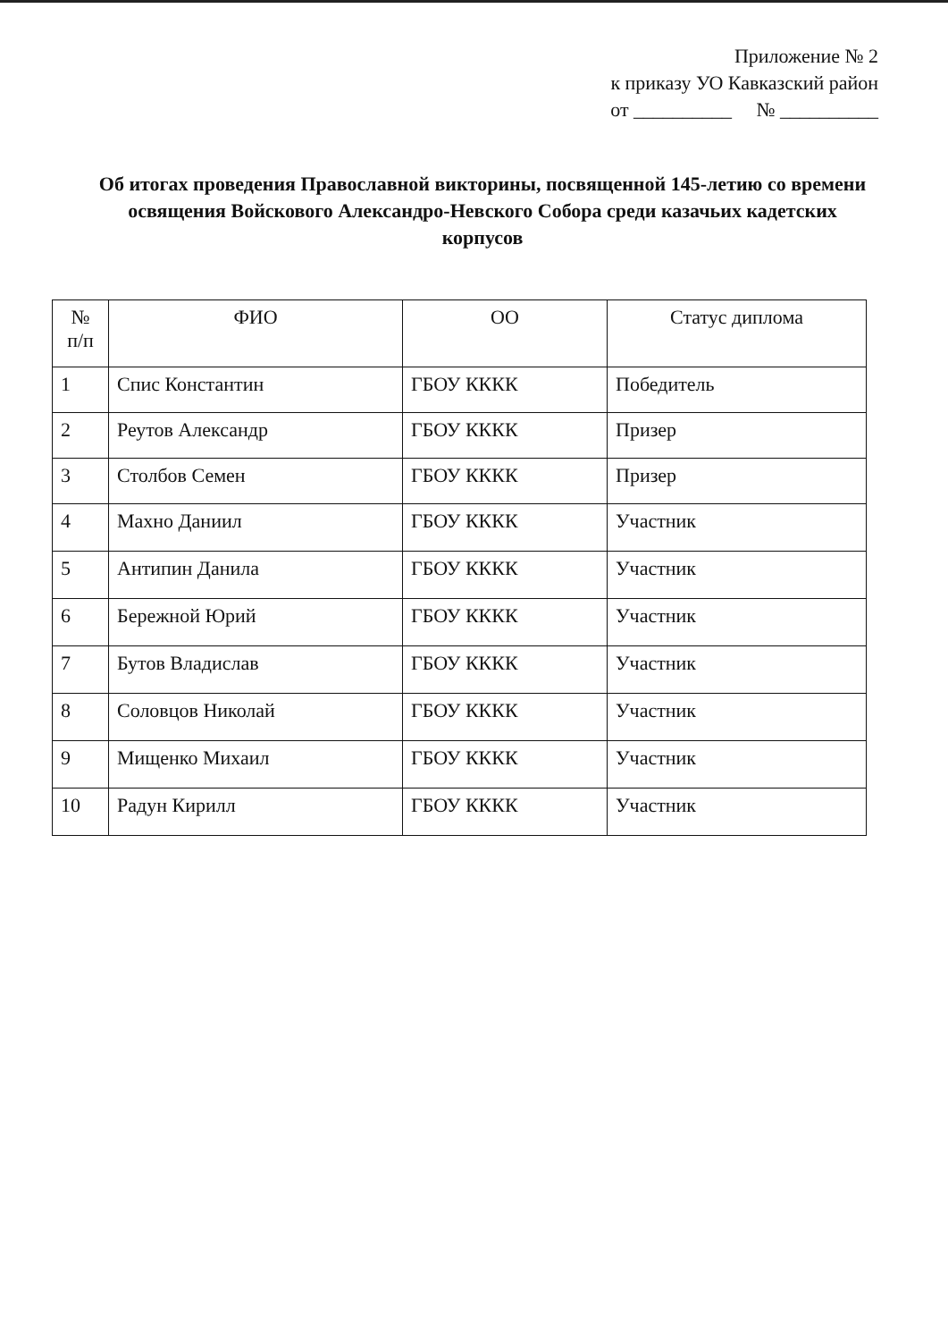Приложение № 2
к приказу УО Кавказский район
от __________ № __________
Об итогах проведения Православной викторины, посвященной 145-летию со времени освящения Войскового Александро-Невского Собора среди казачьих кадетских корпусов
| № п/п | ФИО | ОО | Статус диплома |
| --- | --- | --- | --- |
| 1 | Спис Константин | ГБОУ КККК | Победитель |
| 2 | Реутов Александр | ГБОУ КККК | Призер |
| 3 | Столбов Семен | ГБОУ КККК | Призер |
| 4 | Махно Даниил | ГБОУ КККК | Участник |
| 5 | Антипин Данила | ГБОУ КККК | Участник |
| 6 | Бережной Юрий | ГБОУ КККК | Участник |
| 7 | Бутов Владислав | ГБОУ КККК | Участник |
| 8 | Соловцов Николай | ГБОУ КККК | Участник |
| 9 | Мищенко Михаил | ГБОУ КККК | Участник |
| 10 | Радун Кирилл | ГБОУ КККК | Участник |